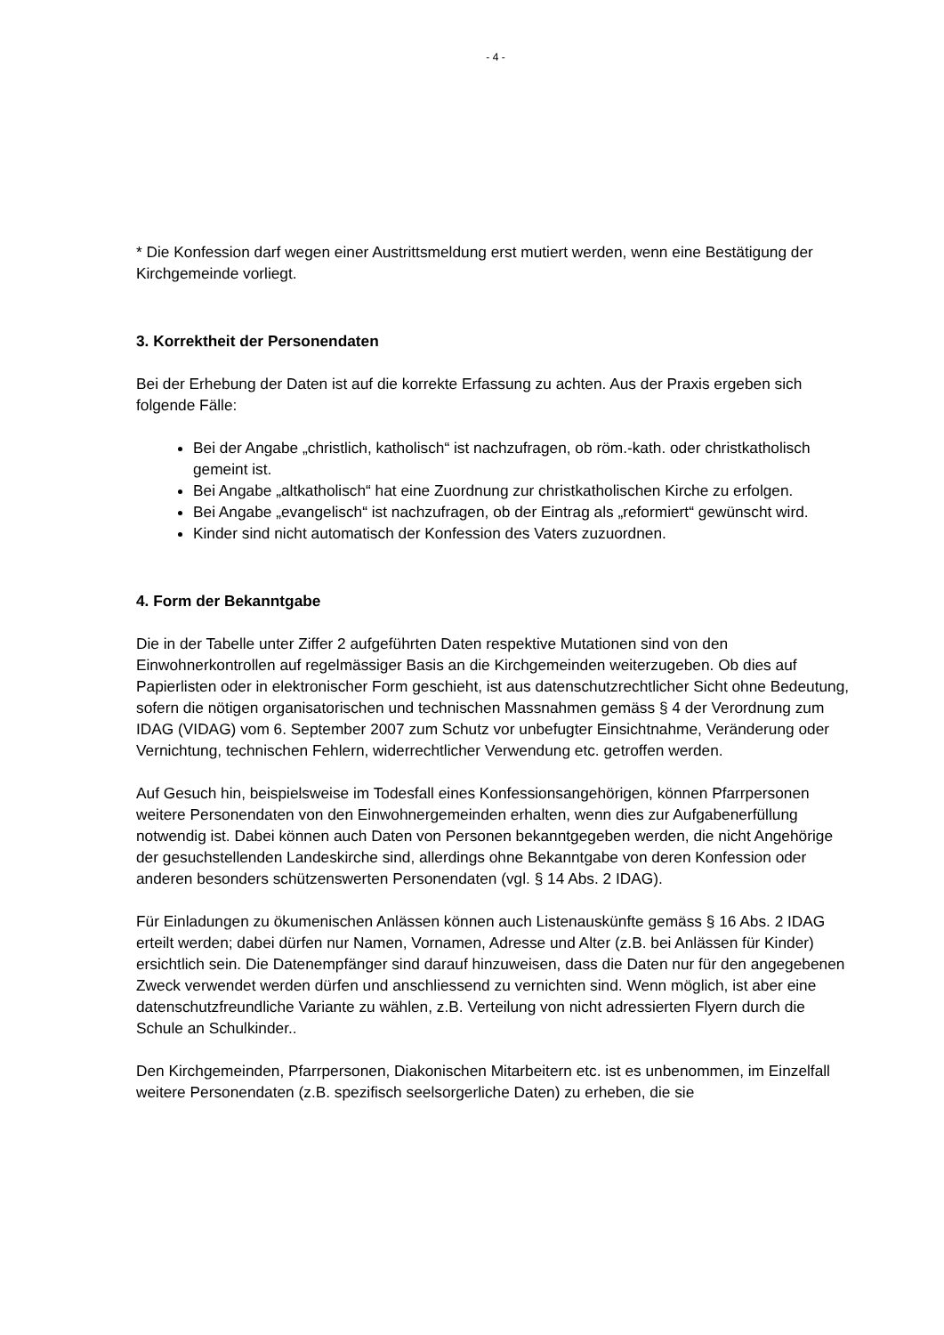- 4 -
* Die Konfession darf wegen einer Austrittsmeldung erst mutiert werden, wenn eine Bestätigung der Kirchgemeinde vorliegt.
3. Korrektheit der Personendaten
Bei der Erhebung der Daten ist auf die korrekte Erfassung zu achten. Aus der Praxis ergeben sich folgende Fälle:
Bei der Angabe „christlich, katholisch“ ist nachzufragen, ob röm.-kath. oder christkatholisch gemeint ist.
Bei Angabe „altkatholisch“ hat eine Zuordnung zur christkatholischen Kirche zu erfolgen.
Bei Angabe „evangelisch“ ist nachzufragen, ob der Eintrag als „reformiert“ gewünscht wird.
Kinder sind nicht automatisch der Konfession des Vaters zuzuordnen.
4. Form der Bekanntgabe
Die in der Tabelle unter Ziffer 2 aufgeführten Daten respektive Mutationen sind von den Einwohnerkontrollen auf regelmässiger Basis an die Kirchgemeinden weiterzugeben. Ob dies auf Papierlisten oder in elektronischer Form geschieht, ist aus datenschutzrechtlicher Sicht ohne Bedeutung, sofern die nötigen organisatorischen und technischen Massnahmen gemäss § 4 der Verordnung zum IDAG (VIDAG) vom 6. September 2007 zum Schutz vor unbefugter Einsichtnahme, Veränderung oder Vernichtung, technischen Fehlern, widerrechtlicher Verwendung etc. getroffen werden.
Auf Gesuch hin, beispielsweise im Todesfall eines Konfessionsangehörigen, können Pfarrpersonen weitere Personendaten von den Einwohnergemeinden erhalten, wenn dies zur Aufgabenerfüllung notwendig ist. Dabei können auch Daten von Personen bekanntgegeben werden, die nicht Angehörige der gesuchstellenden Landeskirche sind, allerdings ohne Bekanntgabe von deren Konfession oder anderen besonders schützenswerten Personendaten (vgl. § 14 Abs. 2 IDAG).
Für Einladungen zu ökumenischen Anlässen können auch Listenauskünfte gemäss § 16 Abs. 2 IDAG erteilt werden; dabei dürfen nur Namen, Vornamen, Adresse und Alter (z.B. bei Anlässen für Kinder) ersichtlich sein. Die Datenempfänger sind darauf hinzuweisen, dass die Daten nur für den angegebenen Zweck verwendet werden dürfen und anschliessend zu vernichten sind. Wenn möglich, ist aber eine datenschutzfreundliche Variante zu wählen, z.B. Verteilung von nicht adressierten Flyern durch die Schule an Schulkinder..
Den Kirchgemeinden, Pfarrpersonen, Diakonischen Mitarbeitern etc. ist es unbenommen, im Einzelfall weitere Personendaten (z.B. spezifisch seelsorgerliche Daten) zu erheben, die sie